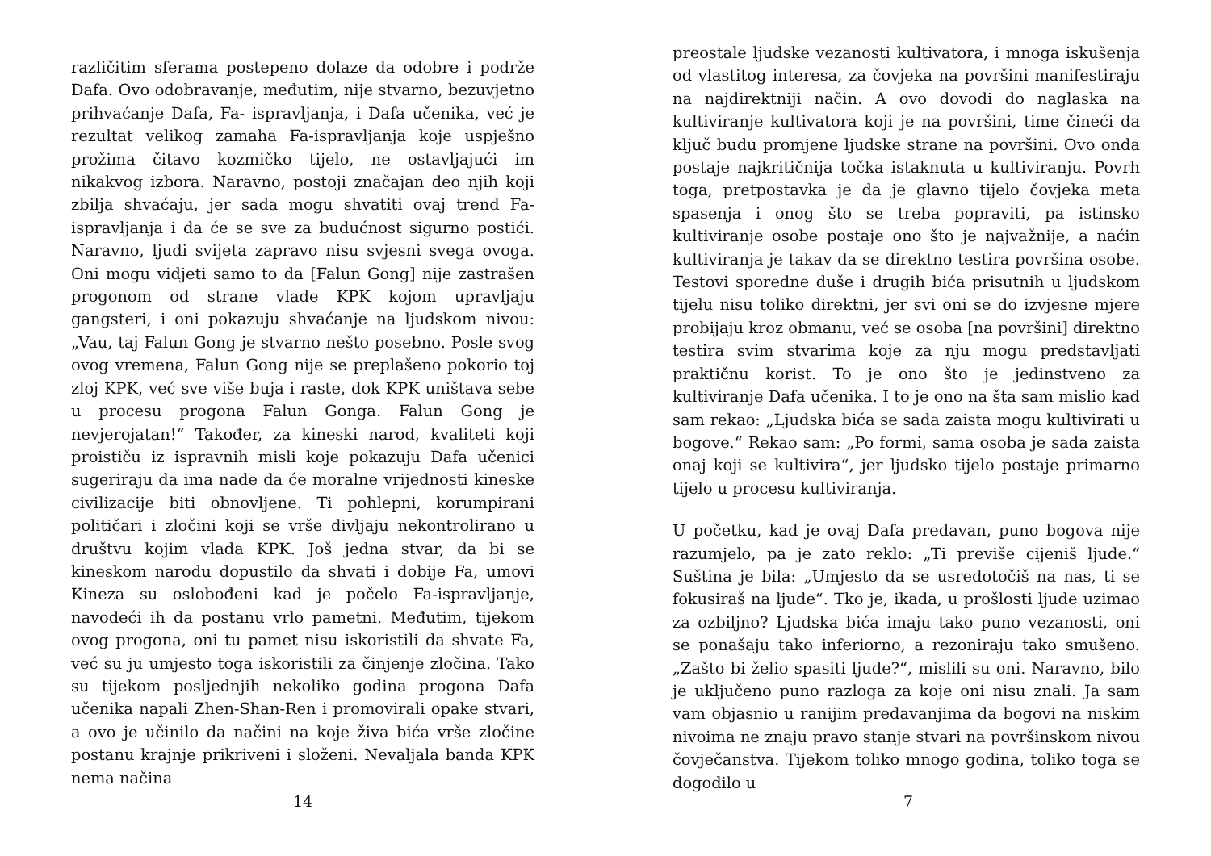različitim sferama postepeno dolaze da odobre i podrže Dafa. Ovo odobravanje, međutim, nije stvarno, bezuvjetno prihvaćanje Dafa, Fa- ispravljanja, i Dafa učenika, već je rezultat velikog zamaha Fa-ispravljanja koje uspješno prožima čitavo kozmičko tijelo, ne ostavljajući im nikakvog izbora. Naravno, postoji značajan deo njih koji zbilja shvaćaju, jer sada mogu shvatiti ovaj trend Fa-ispravljanja i da će se sve za budućnost sigurno postići. Naravno, ljudi svijeta zapravo nisu svjesni svega ovoga. Oni mogu vidjeti samo to da [Falun Gong] nije zastrašen progonom od strane vlade KPK kojom upravljaju gangsteri, i oni pokazuju shvaćanje na ljudskom nivou: „Vau, taj Falun Gong je stvarno nešto posebno. Posle svog ovog vremena, Falun Gong nije se preplašeno pokorio toj zloj KPK, već sve više buja i raste, dok KPK uništava sebe u procesu progona Falun Gonga. Falun Gong je nevjerojatan!“ Također, za kineski narod, kvaliteti koji proističu iz ispravnih misli koje pokazuju Dafa učenici sugeriraju da ima nade da će moralne vrijednosti kineske civilizacije biti obnovljene. Ti pohlepni, korumpirani političari i zločini koji se vrše divljaju nekontrolirano u društvu kojim vlada KPK. Još jedna stvar, da bi se kineskom narodu dopustilo da shvati i dobije Fa, umovi Kineza su oslobođeni kad je počelo Fa-ispravljanje, navodeći ih da postanu vrlo pametni. Međutim, tijekom ovog progona, oni tu pamet nisu iskoristili da shvate Fa, već su ju umjesto toga iskoristili za činjenje zločina. Tako su tijekom posljednjih nekoliko godina progona Dafa učenika napali Zhen-Shan-Ren i promovirali opake stvari, a ovo je učinilo da načini na koje živa bića vrše zločine postanu krajnje prikriveni i složeni. Nevaljala banda KPK nema načina
14
preostale ljudske vezanosti kultivatora, i mnoga iskušenja od vlastitog interesa, za čovjeka na površini manifestiraju na najdirektniji način. A ovo dovodi do naglaska na kultiviranje kultivatora koji je na površini, time čineći da ključ budu promjene ljudske strane na površini. Ovo onda postaje najkritičnija točka istaknuta u kultiviranju. Povrh toga, pretpostavka je da je glavno tijelo čovjeka meta spasenja i onog što se treba popraviti, pa istinsko kultiviranje osobe postaje ono što je najvažnije, a naćin kultiviranja je takav da se direktno testira površina osobe. Testovi sporedne duše i drugih bića prisutnih u ljudskom tijelu nisu toliko direktni, jer svi oni se do izvjesne mjere probijaju kroz obmanu, već se osoba [na površini] direktno testira svim stvarima koje za nju mogu predstavljati praktičnu korist. To je ono što je jedinstveno za kultiviranje Dafa učenika. I to je ono na šta sam mislio kad sam rekao: „Ljudska bića se sada zaista mogu kultivirati u bogove.“ Rekao sam: „Po formi, sama osoba je sada zaista onaj koji se kultivira“, jer ljudsko tijelo postaje primarno tijelo u procesu kultiviranja.
U početku, kad je ovaj Dafa predavan, puno bogova nije razumjelo, pa je zato reklo: „Ti previše cijeniš ljude.“ Suština je bila: „Umjesto da se usredotočiš na nas, ti se fokusiraš na ljude“. Tko je, ikada, u prošlosti ljude uzimao za ozbiljno? Ljudska bića imaju tako puno vezanosti, oni se ponašaju tako inferiorno, a rezoniraju tako smušeno. „Zašto bi želio spasiti ljude?“, mislili su oni. Naravno, bilo je uključeno puno razloga za koje oni nisu znali. Ja sam vam objasnio u ranijim predavanjima da bogovi na niskim nivoima ne znaju pravo stanje stvari na površinskom nivou čovječanstva. Tijekom toliko mnogo godina, toliko toga se dogodilo u
7